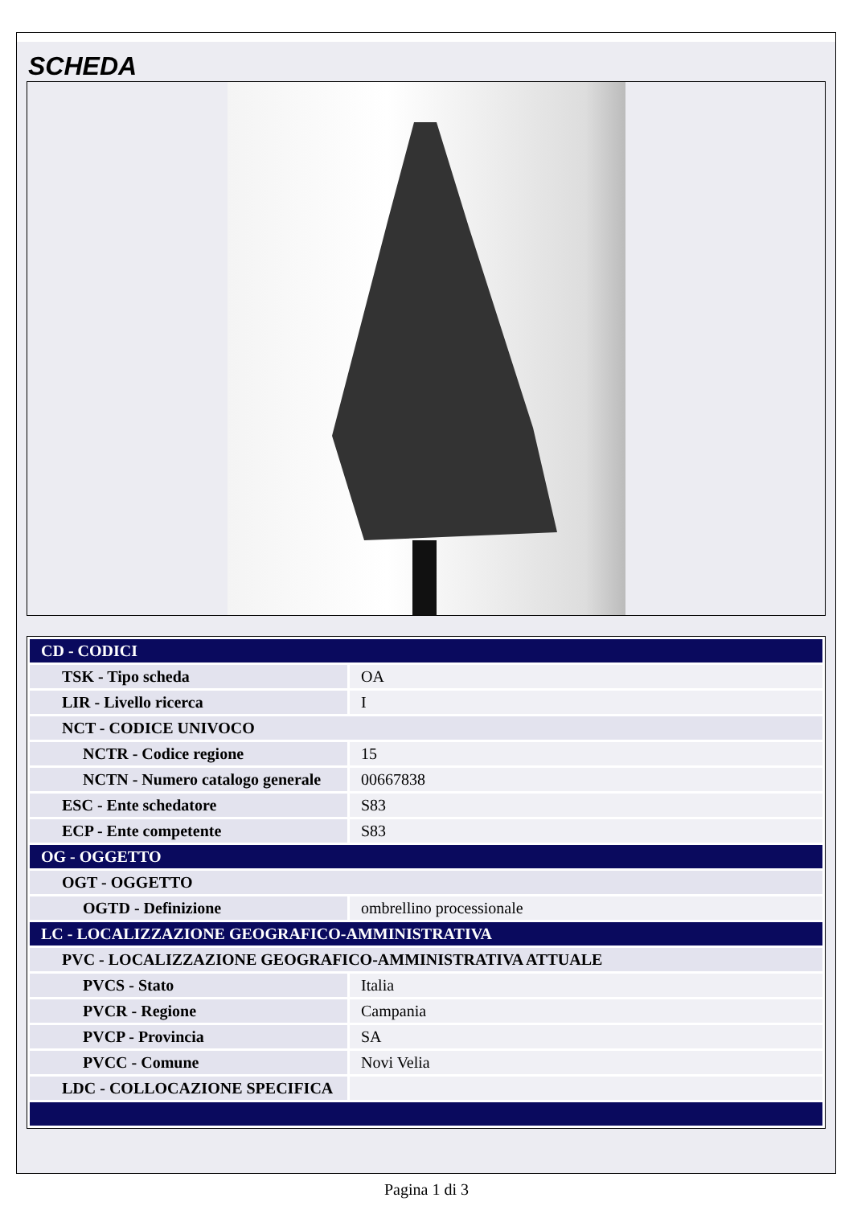SCHEDA
| CD - CODICI | |
| TSK - Tipo scheda | OA |
| LIR - Livello ricerca | I |
| NCT - CODICE UNIVOCO | |
| NCTR - Codice regione | 15 |
| NCTN - Numero catalogo generale | 00667838 |
| ESC - Ente schedatore | S83 |
| ECP - Ente competente | S83 |
| OG - OGGETTO | |
| OGT - OGGETTO | |
| OGTD - Definizione | ombrellino processionale |
| LC - LOCALIZZAZIONE GEOGRAFICO-AMMINISTRATIVA | |
| PVC - LOCALIZZAZIONE GEOGRAFICO-AMMINISTRATIVA ATTUALE | |
| PVCS - Stato | Italia |
| PVCR - Regione | Campania |
| PVCP - Provincia | SA |
| PVCC - Comune | Novi Velia |
| LDC - COLLOCAZIONE SPECIFICA | |
Pagina 1 di 3